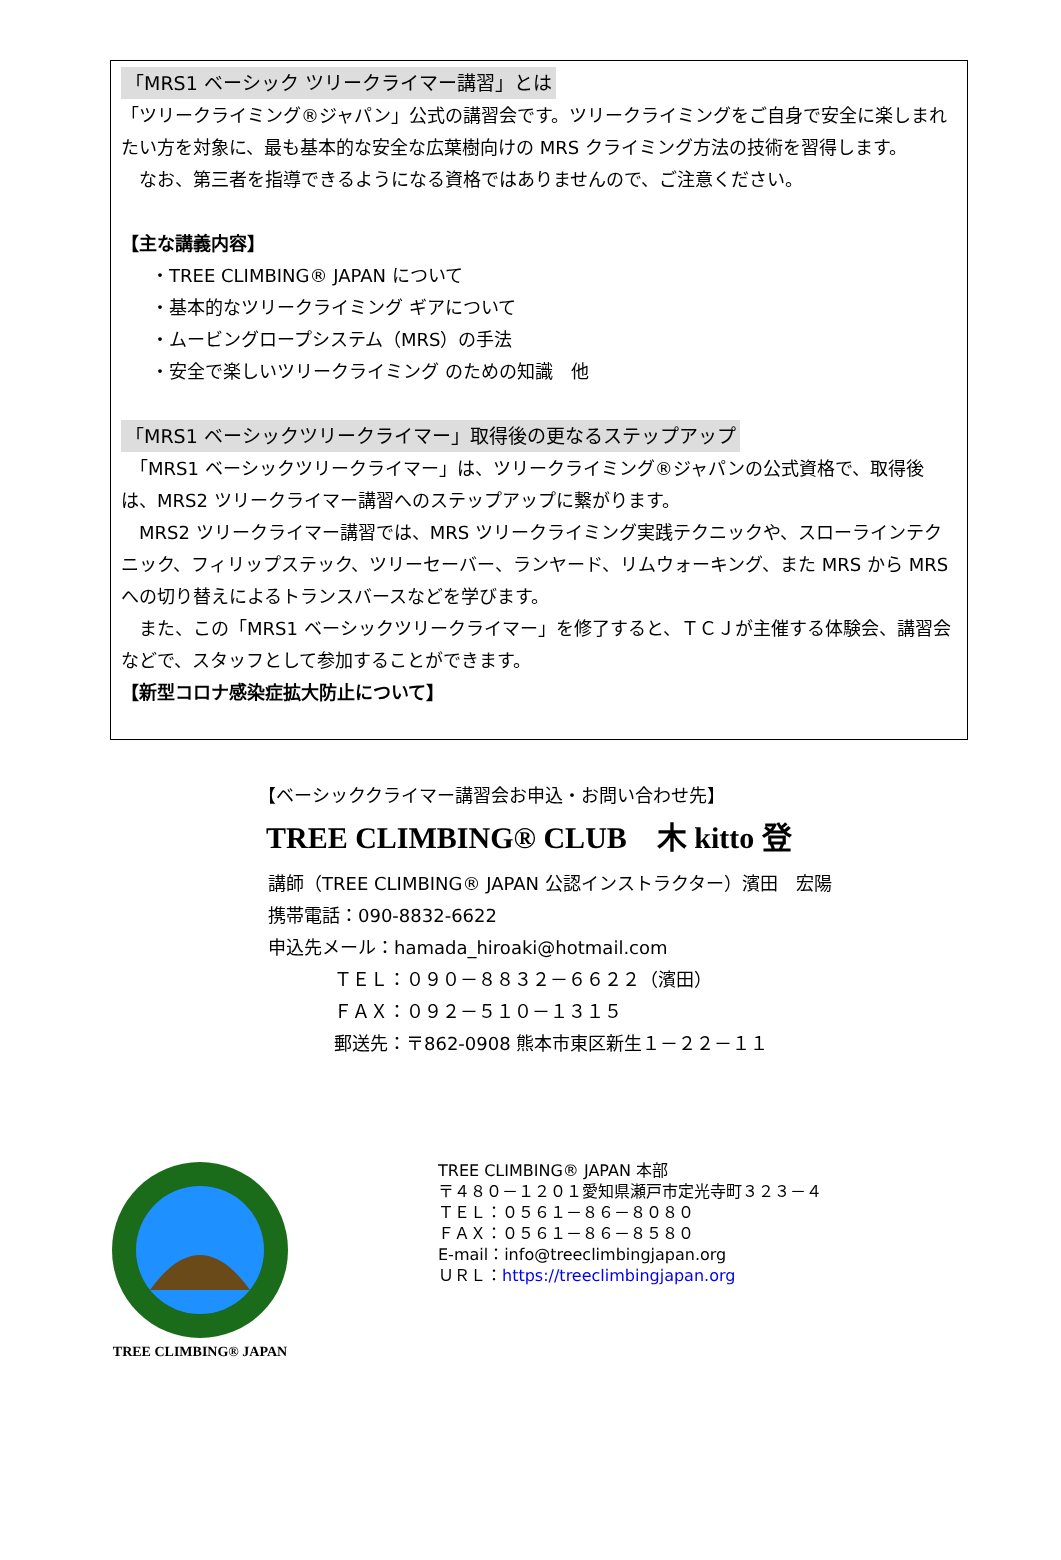「MRS1 ベーシック ツリークライマー講習」とは
「ツリークライミング®ジャパン」公式の講習会です。ツリークライミングをご自身で安全に楽しまれたい方を対象に、最も基本的な安全な広葉樹向けの MRS クライミング方法の技術を習得します。
　なお、第三者を指導できるようになる資格ではありませんので、ご注意ください。
【主な講義内容】
・TREE CLIMBING® JAPAN について
・基本的なツリークライミング ギアについて
・ムービングロープシステム（MRS）の手法
・安全で楽しいツリークライミング のための知識　他
「MRS1 ベーシックツリークライマー」取得後の更なるステップアップ
　「MRS1 ベーシックツリークライマー」は、ツリークライミング®ジャパンの公式資格で、取得後は、MRS2 ツリークライマー講習へのステップアップに繋がります。
　MRS2 ツリークライマー講習では、MRS ツリークライミング実践テクニックや、スローラインテクニック、フィリップステック、ツリーセーバー、ランヤード、リムウォーキング、また MRS から MRS への切り替えによるトランスバースなどを学びます。
　また、この「MRS1 ベーシックツリークライマー」を修了すると、ＴＣＪが主催する体験会、講習会などで、スタッフとして参加することができます。
【新型コロナ感染症拡大防止について】
【ベーシッククライマー講習会お申込・お問い合わせ先】
TREE CLIMBING® CLUB　木 kitto 登
講師（TREE CLIMBING® JAPAN 公認インストラクター）濱田　宏陽
携帯電話：090-8832-6622
申込先メール：hamada_hiroaki@hotmail.com
ＴＥＬ：０９０－８８３２－６６２２（濱田）
ＦＡＸ：０９２－５１０－１３１５
郵送先：〒862-0908 熊本市東区新生１－２２－１１
TREE CLIMBING® JAPAN
TREE CLIMBING® JAPAN 本部
〒４８０－１２０１愛知県瀬戸市定光寺町３２３－４
ＴＥＬ：０５６１－８６－８０８０
ＦＡＸ：０５６１－８６－８５８０
E-mail：info@treeclimbingjapan.org
ＵＲＬ：https://treeclimbingjapan.org